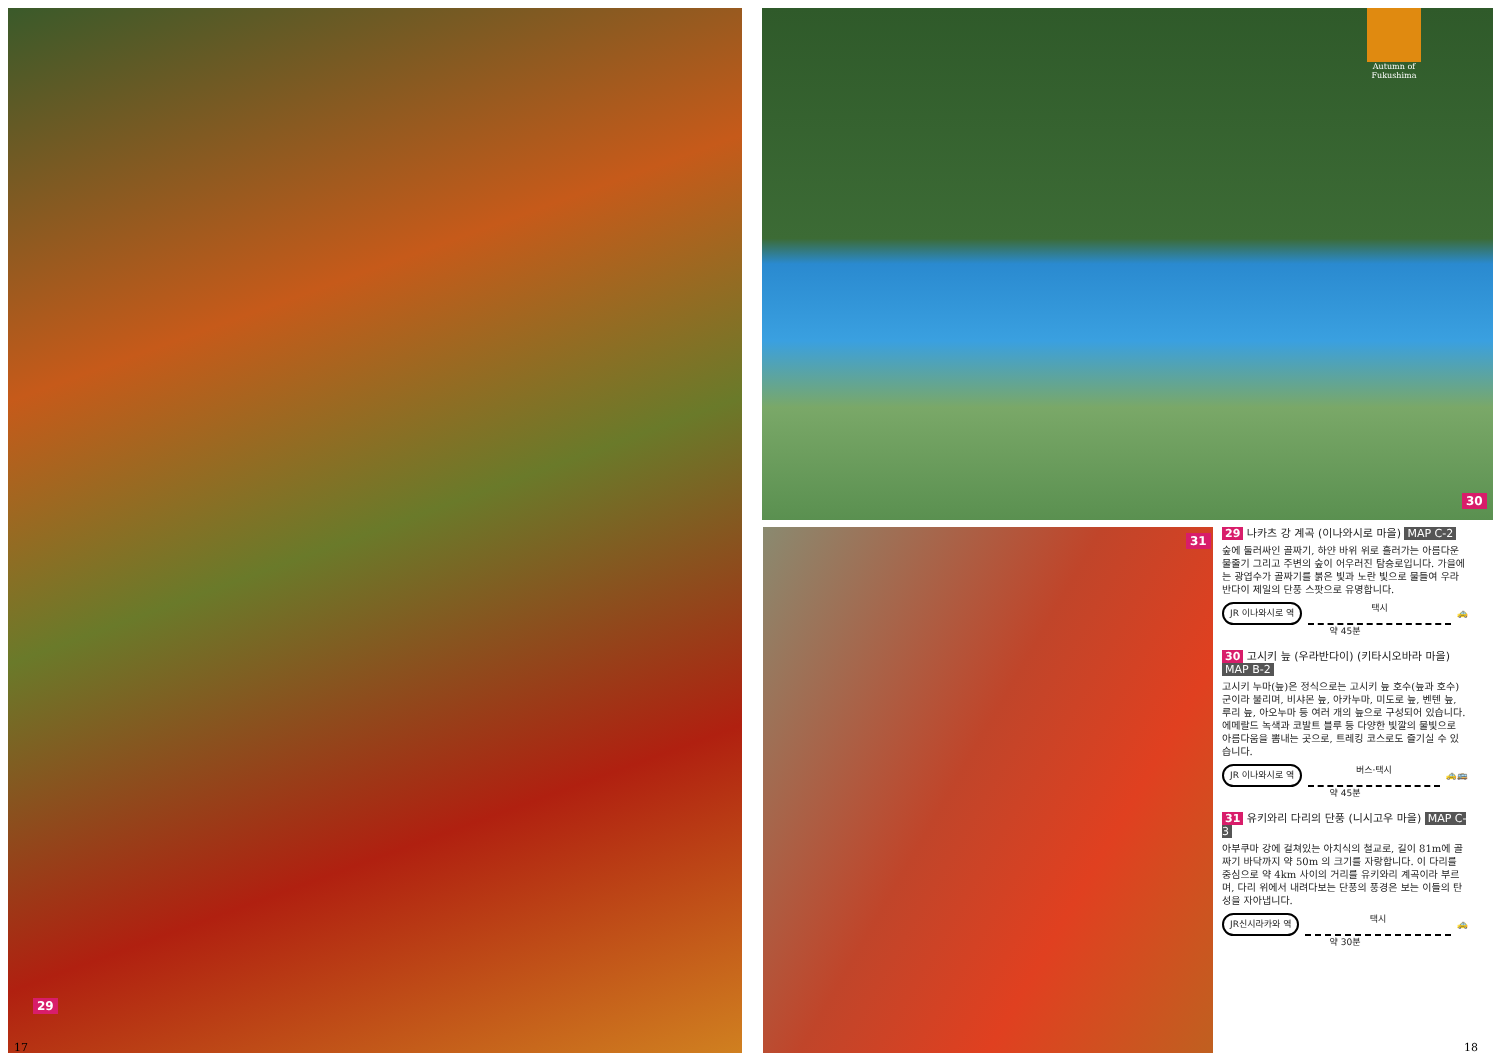29
Autumn of Fukushima
30
31
29 나카츠 강 계곡 (이나와시로 마을) MAP C-2
숲에 둘러싸인 골짜기, 하얀 바위 위로 흘러가는 아름다운 물줄기 그리고 주변의 숲이 어우러진 탐승로입니다. 가을에는 광엽수가 골짜기를 붉은 빛과 노란 빛으로 물들여 우라반다이 제일의 단풍 스팟으로 유명합니다.
JR 이나와시로 역 택시
🚕
약 45분
30 고시키 늪 (우라반다이) (키타시오바라 마을) MAP B-2
고시키 누마(늪)은 정식으로는 고시키 늪 호수(늪과 호수)군이라 불리며, 비샤몬 늪, 아카누마, 미도로 늪, 벤텐 늪, 루리 늪, 아오누마 등 여러 개의 늪으로 구성되어 있습니다. 에메랄드 녹색과 코발트 블루 등 다양한 빛깔의 물빛으로 아름다움을 뽐내는 곳으로, 트레킹 코스로도 즐기실 수 있습니다.
JR 이나와시로 역 버스·택시
🚕🚌
약 45분
31 유키와리 다리의 단풍 (니시고우 마을) MAP C-3
아부쿠마 강에 걸쳐있는 아치식의 철교로, 길이 81m에 골짜기 바닥까지 약 50m 의 크기를 자랑합니다. 이 다리를 중심으로 약 4km 사이의 거리를 유키와리 계곡이라 부르며, 다리 위에서 내려다보는 단풍의 풍경은 보는 이들의 탄성을 자아냅니다.
JR신시라카와 역 택시
🚕
약 30분
17 18